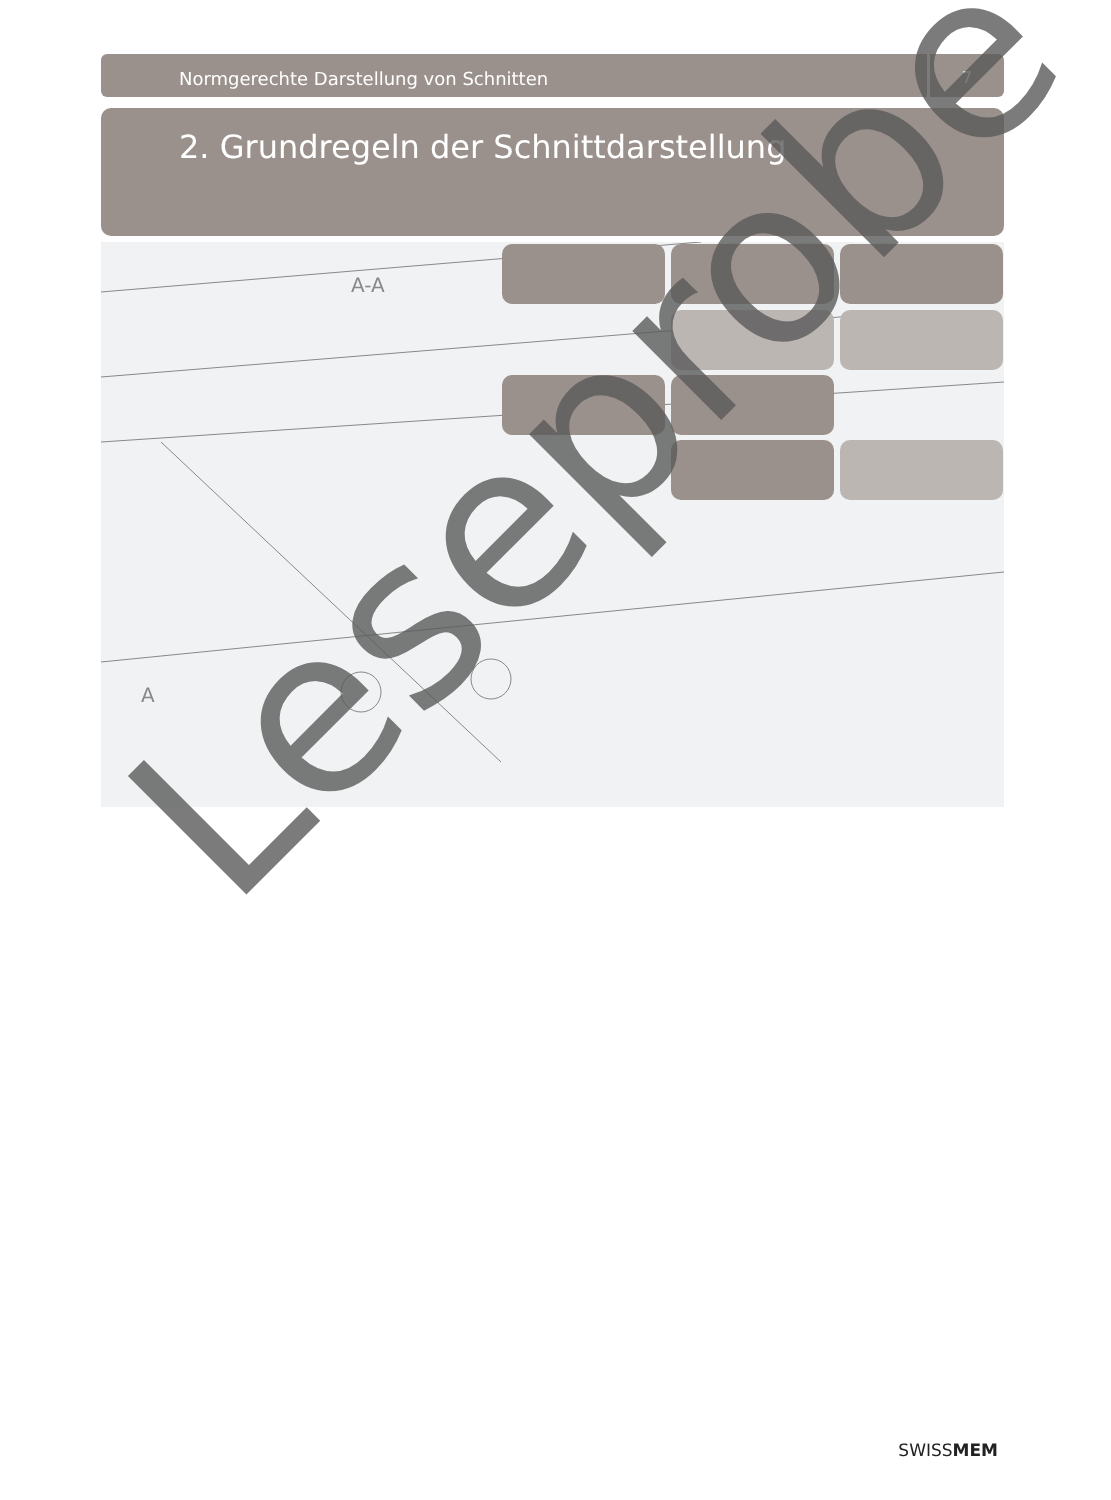Normgerechte Darstellung von Schnitten
7
2. Grundregeln der Schnittdarstellung
A-A
A
Leseprobe
SWISSMEM